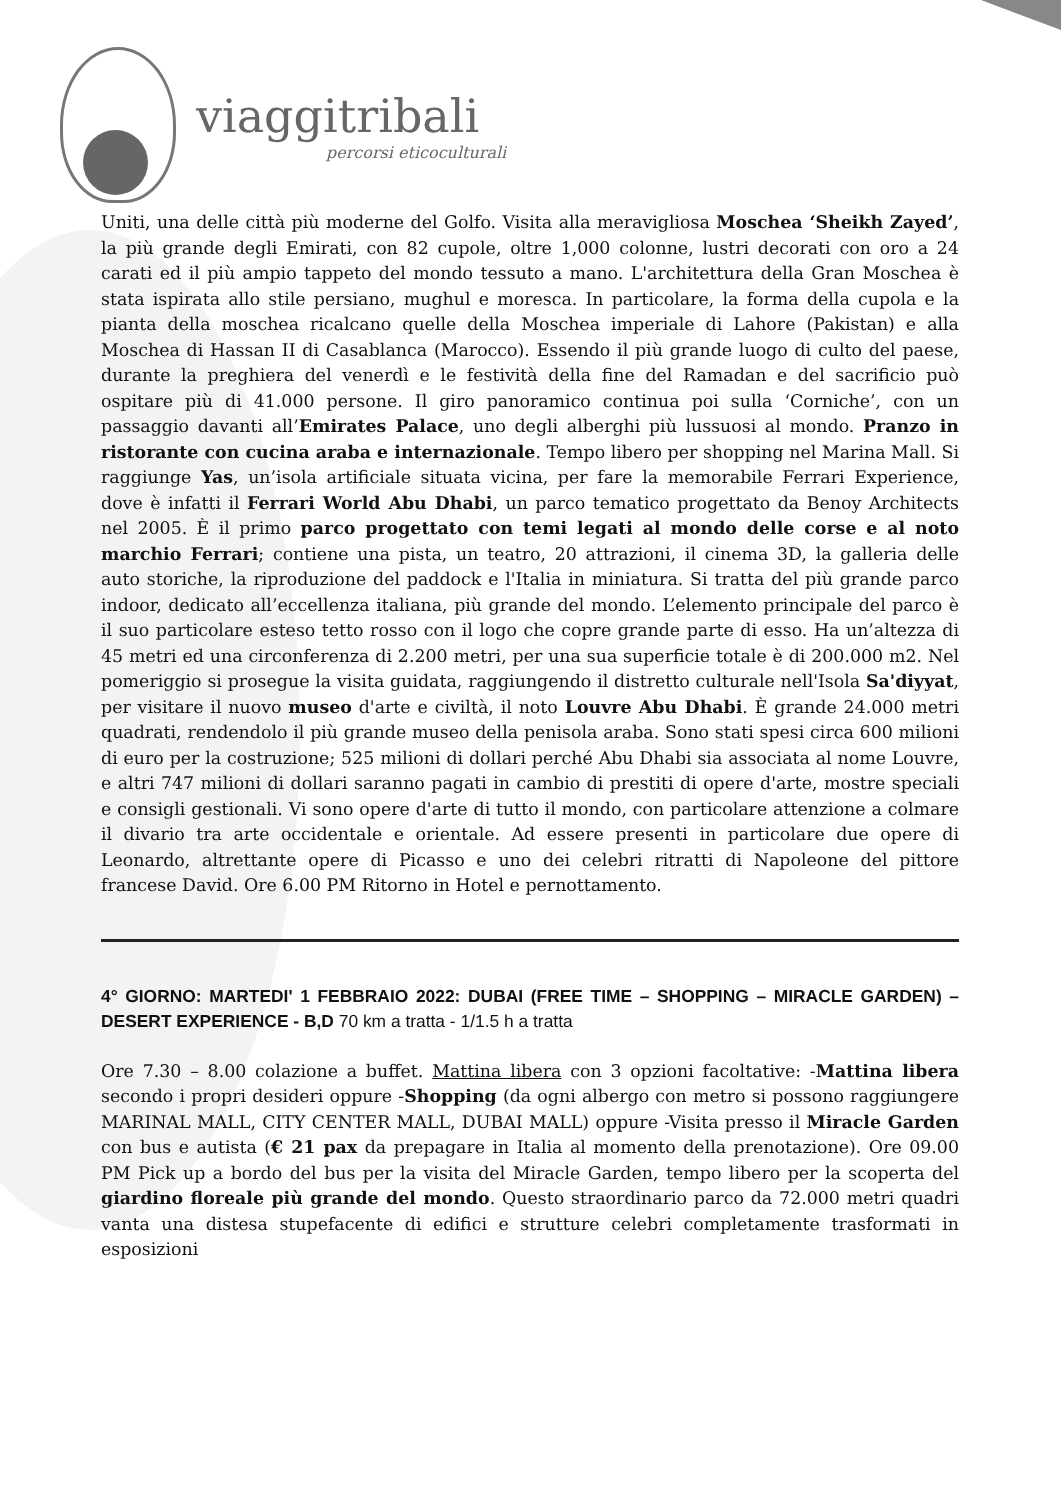viaggitribali
percorsi eticoculturali
Uniti, una delle città più moderne del Golfo. Visita alla meravigliosa Moschea ‘Sheikh Zayed’, la più grande degli Emirati, con 82 cupole, oltre 1,000 colonne, lustri decorati con oro a 24 carati ed il più ampio tappeto del mondo tessuto a mano. L'architettura della Gran Moschea è stata ispirata allo stile persiano, mughul e moresca. In particolare, la forma della cupola e la pianta della moschea ricalcano quelle della Moschea imperiale di Lahore (Pakistan) e alla Moschea di Hassan II di Casablanca (Marocco). Essendo il più grande luogo di culto del paese, durante la preghiera del venerdì e le festività della fine del Ramadan e del sacrificio può ospitare più di 41.000 persone. Il giro panoramico continua poi sulla ‘Corniche’, con un passaggio davanti all’Emirates Palace, uno degli alberghi più lussuosi al mondo. Pranzo in ristorante con cucina araba e internazionale. Tempo libero per shopping nel Marina Mall. Si raggiunge Yas, un’isola artificiale situata vicina, per fare la memorabile Ferrari Experience, dove è infatti il Ferrari World Abu Dhabi, un parco tematico progettato da Benoy Architects nel 2005. È il primo parco progettato con temi legati al mondo delle corse e al noto marchio Ferrari; contiene una pista, un teatro, 20 attrazioni, il cinema 3D, la galleria delle auto storiche, la riproduzione del paddock e l'Italia in miniatura. Si tratta del più grande parco indoor, dedicato all’eccellenza italiana, più grande del mondo. L’elemento principale del parco è il suo particolare esteso tetto rosso con il logo che copre grande parte di esso. Ha un’altezza di 45 metri ed una circonferenza di 2.200 metri, per una sua superficie totale è di 200.000 m2. Nel pomeriggio si prosegue la visita guidata, raggiungendo il distretto culturale nell'Isola Sa'diyyat, per visitare il nuovo museo d'arte e civiltà, il noto Louvre Abu Dhabi. È grande 24.000 metri quadrati, rendendolo il più grande museo della penisola araba. Sono stati spesi circa 600 milioni di euro per la costruzione; 525 milioni di dollari perché Abu Dhabi sia associata al nome Louvre, e altri 747 milioni di dollari saranno pagati in cambio di prestiti di opere d'arte, mostre speciali e consigli gestionali. Vi sono opere d'arte di tutto il mondo, con particolare attenzione a colmare il divario tra arte occidentale e orientale. Ad essere presenti in particolare due opere di Leonardo, altrettante opere di Picasso e uno dei celebri ritratti di Napoleone del pittore francese David. Ore 6.00 PM Ritorno in Hotel e pernottamento.
4° GIORNO: MARTEDI' 1 FEBBRAIO 2022: DUBAI (FREE TIME – SHOPPING – MIRACLE GARDEN) – DESERT EXPERIENCE - B,D 70 km a tratta - 1/1.5 h a tratta
Ore 7.30 – 8.00 colazione a buffet. Mattina libera con 3 opzioni facoltative: -Mattina libera secondo i propri desideri oppure -Shopping (da ogni albergo con metro si possono raggiungere MARINAL MALL, CITY CENTER MALL, DUBAI MALL) oppure -Visita presso il Miracle Garden con bus e autista (€ 21 pax da prepagare in Italia al momento della prenotazione). Ore 09.00 PM Pick up a bordo del bus per la visita del Miracle Garden, tempo libero per la scoperta del giardino floreale più grande del mondo. Questo straordinario parco da 72.000 metri quadri vanta una distesa stupefacente di edifici e strutture celebri completamente trasformati in esposizioni